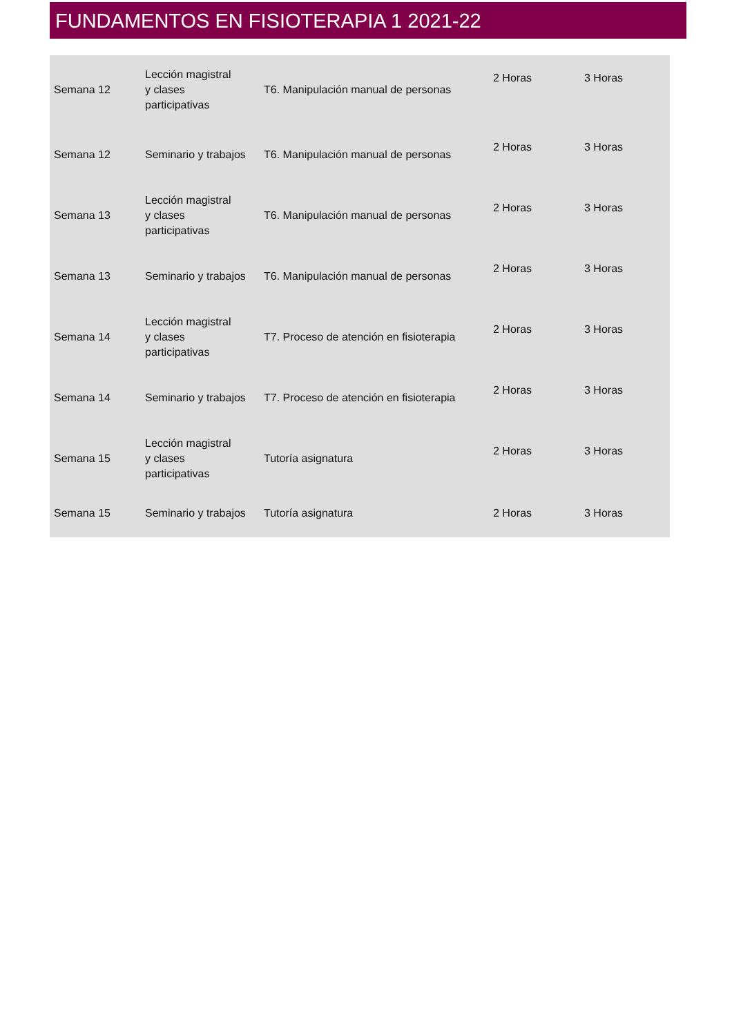FUNDAMENTOS EN FISIOTERAPIA 1 2021-22
| Semana 12 | Lección magistral y clases participativas | T6. Manipulación manual de personas | 2 Horas | 3 Horas |
| Semana 12 | Seminario y trabajos | T6. Manipulación manual de personas | 2 Horas | 3 Horas |
| Semana 13 | Lección magistral y clases participativas | T6. Manipulación manual de personas | 2 Horas | 3 Horas |
| Semana 13 | Seminario y trabajos | T6. Manipulación manual de personas | 2 Horas | 3 Horas |
| Semana 14 | Lección magistral y clases participativas | T7. Proceso de atención en fisioterapia | 2 Horas | 3 Horas |
| Semana 14 | Seminario y trabajos | T7. Proceso de atención en fisioterapia | 2 Horas | 3 Horas |
| Semana 15 | Lección magistral y clases participativas | Tutoría asignatura | 2 Horas | 3 Horas |
| Semana 15 | Seminario y trabajos | Tutoría asignatura | 2 Horas | 3 Horas |